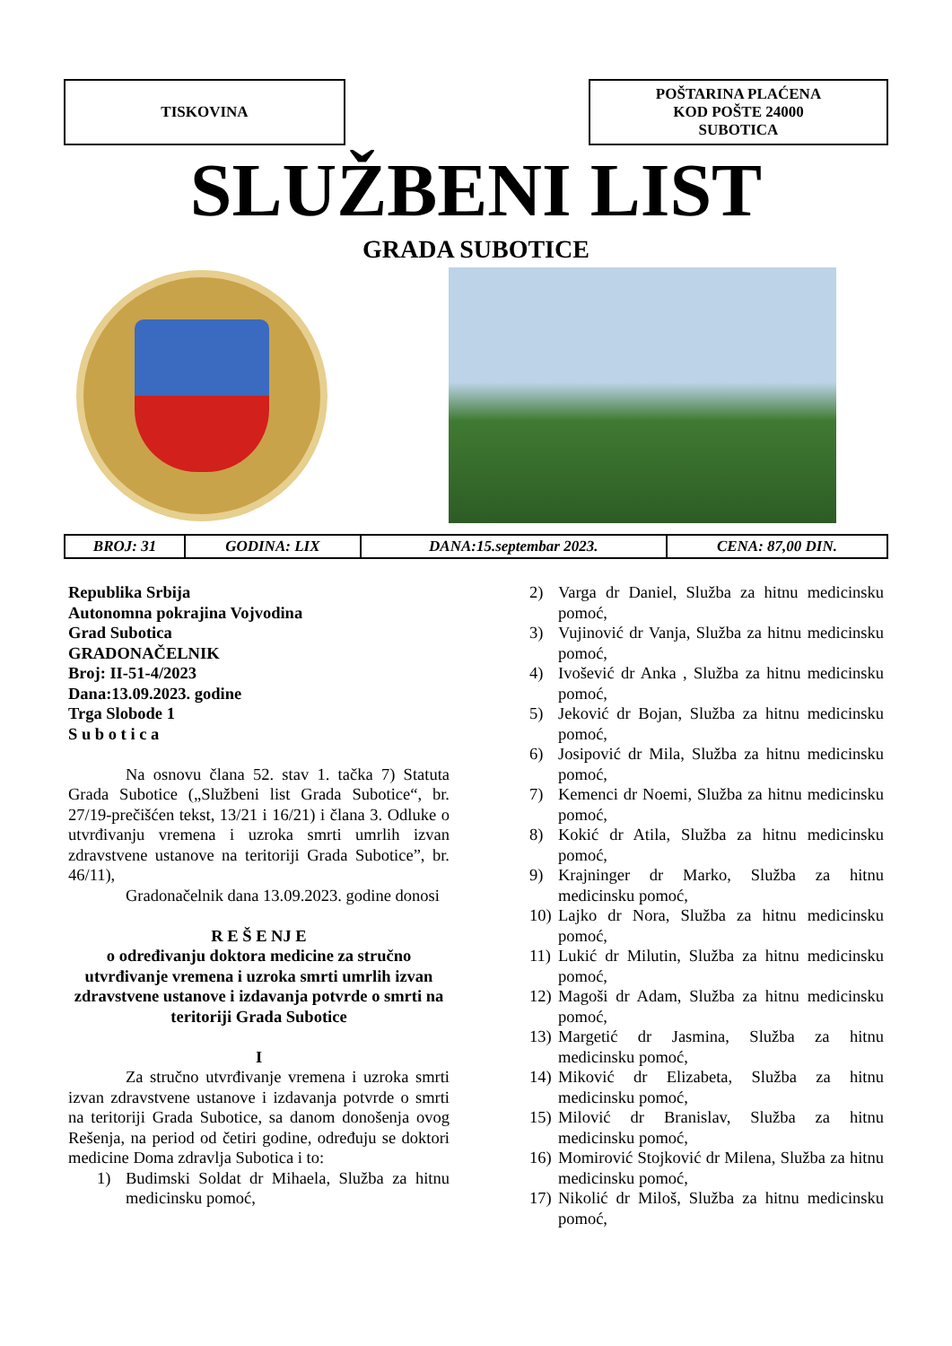TISKOVINA POŠTARINA PLAĆENA
KOD POŠTE 24000
SUBOTICA
SLUŽBENI LIST
GRADA SUBOTICE
| BROJ: 31 | GODINA: LIX | DANA:15.septembar 2023. | CENA: 87,00 DIN. |
Republika Srbija
Autonomna pokrajina Vojvodina
Grad Subotica
GRADONAČELNIK
Broj: II-51-4/2023
Dana:13.09.2023. godine
Trga Slobode 1
S u b o t i c a
Na osnovu člana 52. stav 1. tačka 7) Statuta Grada Subotice („Službeni list Grada Subotice“, br. 27/19-prečišćen tekst, 13/21 i 16/21) i člana 3. Odluke o utvrđivanju vremena i uzroka smrti umrlih izvan zdravstvene ustanove na teritoriji Grada Subotice”, br. 46/11),
Gradonačelnik dana 13.09.2023. godine donosi
R E Š E NJ E
o određivanju doktora medicine za stručno utvrđivanje vremena i uzroka smrti umrlih izvan zdravstvene ustanove i izdavanja potvrde o smrti na teritoriji Grada Subotice
I
Za stručno utvrđivanje vremena i uzroka smrti izvan zdravstvene ustanove i izdavanja potvrde o smrti na teritoriji Grada Subotice, sa danom donošenja ovog Rešenja, na period od četiri godine, određuju se doktori medicine Doma zdravlja Subotica i to:
1) Budimski Soldat dr Mihaela, Služba za hitnu medicinsku pomoć,
2) Varga dr Daniel, Služba za hitnu medicinsku pomoć,
3) Vujinović dr Vanja, Služba za hitnu medicinsku pomoć,
4) Ivošević dr Anka , Služba za hitnu medicinsku pomoć,
5) Jeković dr Bojan, Služba za hitnu medicinsku pomoć,
6) Josipović dr Mila, Služba za hitnu medicinsku pomoć,
7) Kemenci dr Noemi, Služba za hitnu medicinsku pomoć,
8) Kokić dr Atila, Služba za hitnu medicinsku pomoć,
9) Krajninger dr Marko, Služba za hitnu medicinsku pomoć,
10)
Lajko dr Nora, Služba za hitnu medicinsku pomoć,
11)
Lukić dr Milutin, Služba za hitnu medicinsku pomoć,
12)
Magoši dr Adam, Služba za hitnu medicinsku pomoć,
13)
Margetić dr Jasmina, Služba za hitnu medicinsku pomoć,
14)
Miković dr Elizabeta, Služba za hitnu medicinsku pomoć,
15)
Milović dr Branislav, Služba za hitnu medicinsku pomoć,
16)
Momirović Stojković dr Milena, Služba za hitnu medicinsku pomoć,
17)
Nikolić dr Miloš, Služba za hitnu medicinsku pomoć,